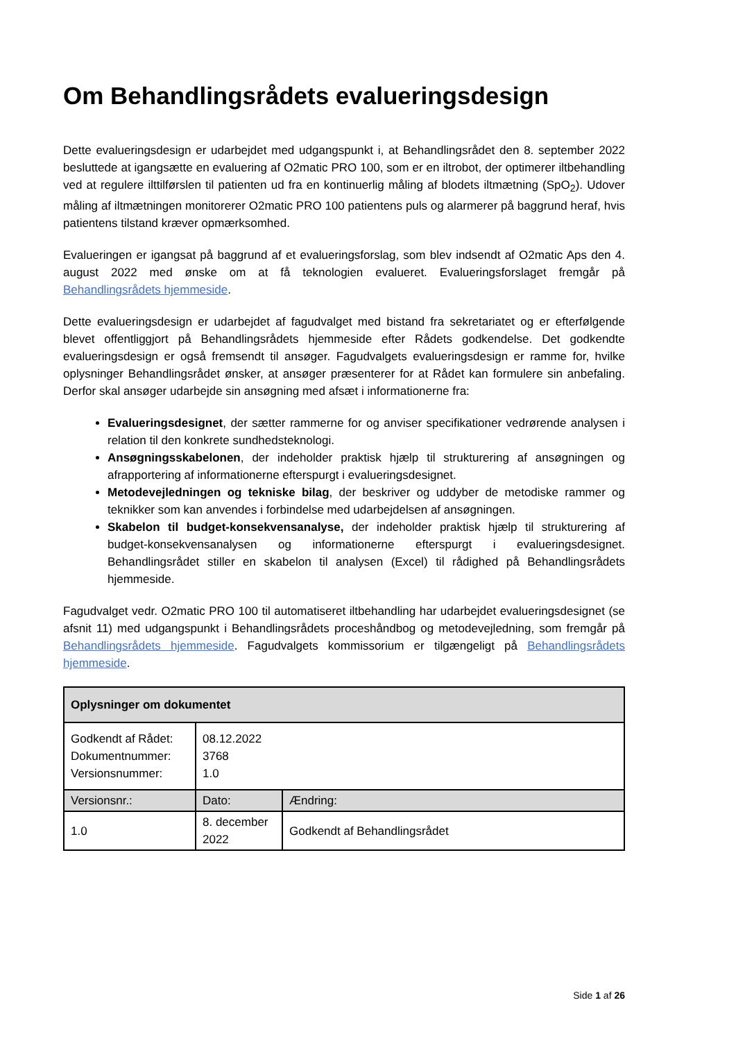Om Behandlingsrådets evalueringsdesign
Dette evalueringsdesign er udarbejdet med udgangspunkt i, at Behandlingsrådet den 8. september 2022 besluttede at igangsætte en evaluering af O2matic PRO 100, som er en iltrobot, der optimerer iltbehandling ved at regulere ilttilførslen til patienten ud fra en kontinuerlig måling af blodets iltmætning (SpO<sub>2</sub>). Udover måling af iltmætningen monitorerer O2matic PRO 100 patientens puls og alarmerer på baggrund heraf, hvis patientens tilstand kræver opmærksomhed.
Evalueringen er igangsat på baggrund af et evalueringsforslag, som blev indsendt af O2matic Aps den 4. august 2022 med ønske om at få teknologien evalueret. Evalueringsforslaget fremgår på Behandlingsrådets hjemmeside.
Dette evalueringsdesign er udarbejdet af fagudvalget med bistand fra sekretariatet og er efterfølgende blevet offentliggjort på Behandlingsrådets hjemmeside efter Rådets godkendelse. Det godkendte evalueringsdesign er også fremsendt til ansøger. Fagudvalgets evalueringsdesign er ramme for, hvilke oplysninger Behandlingsrådet ønsker, at ansøger præsenterer for at Rådet kan formulere sin anbefaling. Derfor skal ansøger udarbejde sin ansøgning med afsæt i informationerne fra:
Evalueringsdesignet, der sætter rammerne for og anviser specifikationer vedrørende analysen i relation til den konkrete sundhedsteknologi.
Ansøgningsskabelonen, der indeholder praktisk hjælp til strukturering af ansøgningen og afrapportering af informationerne efterspurgt i evalueringsdesignet.
Metodevejledningen og tekniske bilag, der beskriver og uddyber de metodiske rammer og teknikker som kan anvendes i forbindelse med udarbejdelsen af ansøgningen.
Skabelon til budget-konsekvensanalyse, der indeholder praktisk hjælp til strukturering af budget-konsekvensanalysen og informationerne efterspurgt i evalueringsdesignet. Behandlingsrådet stiller en skabelon til analysen (Excel) til rådighed på Behandlingsrådets hjemmeside.
Fagudvalget vedr. O2matic PRO 100 til automatiseret iltbehandling har udarbejdet evalueringsdesignet (se afsnit 11) med udgangspunkt i Behandlingsrådets proceshåndbog og metodevejledning, som fremgår på Behandlingsrådets hjemmeside. Fagudvalgets kommissorium er tilgængeligt på Behandlingsrådets hjemmeside.
| Oplysninger om dokumentet | | |
| --- | --- | --- |
| Godkendt af Rådet: Dokumentnummer: Versionsnummer: | 08.12.2022 3768 1.0 | |
| Versionsnr.: | Dato: | Ændring: |
| 1.0 | 8. december 2022 | Godkendt af Behandlingsrådet |
Side 1 af 26